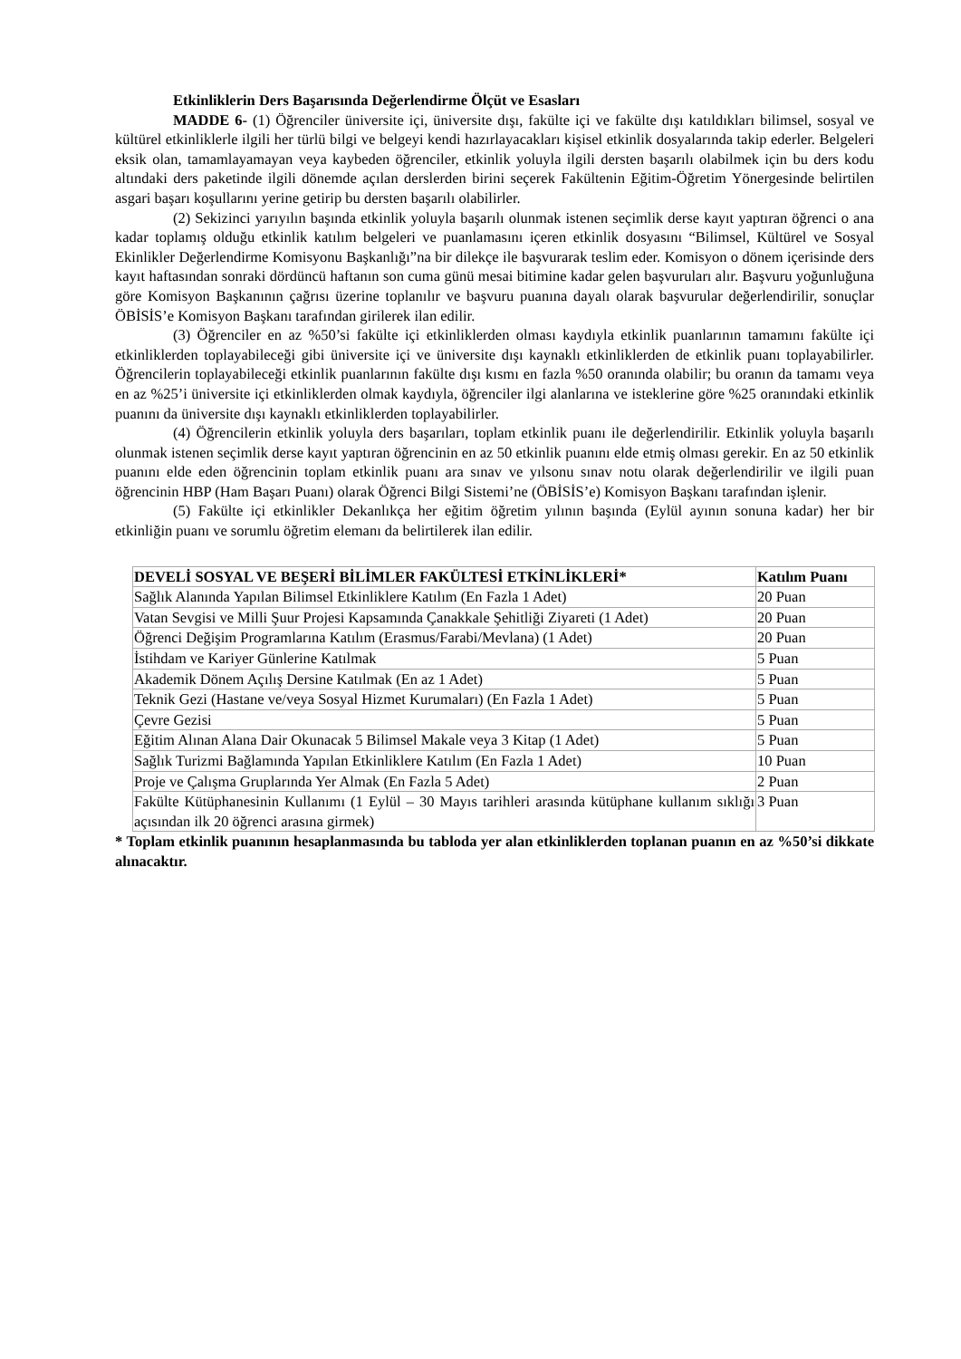Etkinliklerin Ders Başarısında Değerlendirme Ölçüt ve Esasları
MADDE 6- (1) Öğrenciler üniversite içi, üniversite dışı, fakülte içi ve fakülte dışı katıldıkları bilimsel, sosyal ve kültürel etkinliklerle ilgili her türlü bilgi ve belgeyi kendi hazırlayacakları kişisel etkinlik dosyalarında takip ederler. Belgeleri eksik olan, tamamlayamayan veya kaybeden öğrenciler, etkinlik yoluyla ilgili dersten başarılı olabilmek için bu ders kodu altındaki ders paketinde ilgili dönemde açılan derslerden birini seçerek Fakültenin Eğitim-Öğretim Yönergesinde belirtilen asgari başarı koşullarını yerine getirip bu dersten başarılı olabilirler.
(2) Sekizinci yarıyılın başında etkinlik yoluyla başarılı olunmak istenen seçimlik derse kayıt yaptıran öğrenci o ana kadar toplamış olduğu etkinlik katılım belgeleri ve puanlamasını içeren etkinlik dosyasını “Bilimsel, Kültürel ve Sosyal Ekinlikler Değerlendirme Komisyonu Başkanlığı”na bir dilekçe ile başvurarak teslim eder. Komisyon o dönem içerisinde ders kayıt haftasından sonraki dördüncü haftanın son cuma günü mesai bitimine kadar gelen başvuruları alır. Başvuru yoğunluğuna göre Komisyon Başkanının çağrısı üzerine toplanılır ve başvuru puanına dayalı olarak başvurular değerlendirilir, sonuçlar ÖBİSİS’e Komisyon Başkanı tarafından girilerek ilan edilir.
(3) Öğrenciler en az %50’si fakülte içi etkinliklerden olması kaydıyla etkinlik puanlarının tamamını fakülte içi etkinliklerden toplayabileceği gibi üniversite içi ve üniversite dışı kaynaklı etkinliklerden de etkinlik puanı toplayabilirler. Öğrencilerin toplayabileceği etkinlik puanlarının fakülte dışı kısmı en fazla %50 oranında olabilir; bu oranın da tamamı veya en az %25’i üniversite içi etkinliklerden olmak kaydıyla, öğrenciler ilgi alanlarına ve isteklerine göre %25 oranındaki etkinlik puanını da üniversite dışı kaynaklı etkinliklerden toplayabilirler.
(4) Öğrencilerin etkinlik yoluyla ders başarıları, toplam etkinlik puanı ile değerlendirilir. Etkinlik yoluyla başarılı olunmak istenen seçimlik derse kayıt yaptıran öğrencinin en az 50 etkinlik puanını elde etmiş olması gerekir. En az 50 etkinlik puanını elde eden öğrencinin toplam etkinlik puanı ara sınav ve yılsonu sınav notu olarak değerlendirilir ve ilgili puan öğrencinin HBP (Ham Başarı Puanı) olarak Öğrenci Bilgi Sistemi’ne (ÖBİSİS’e) Komisyon Başkanı tarafından işlenir.
(5) Fakülte içi etkinlikler Dekanlıkça her eğitim öğretim yılının başında (Eylül ayının sonuna kadar) her bir etkinliğin puanı ve sorumlu öğretim elemanı da belirtilerek ilan edilir.
| DEVELİ SOSYAL VE BEŞERİ BİLİMLER FAKÜLTESİ ETKİNLİKLERİ* | Katılım Puanı |
| --- | --- |
| Sağlık Alanında Yapılan Bilimsel Etkinliklere Katılım (En Fazla 1 Adet) | 20 Puan |
| Vatan Sevgisi ve Milli Şuur Projesi Kapsamında Çanakkale Şehitliği Ziyareti (1 Adet) | 20 Puan |
| Öğrenci Değişim Programlarına Katılım (Erasmus/Farabi/Mevlana) (1 Adet) | 20 Puan |
| İstihdam ve Kariyer Günlerine Katılmak | 5 Puan |
| Akademik Dönem Açılış Dersine Katılmak (En az 1 Adet) | 5 Puan |
| Teknik Gezi (Hastane ve/veya Sosyal Hizmet Kurumaları) (En Fazla 1 Adet) | 5 Puan |
| Çevre Gezisi | 5 Puan |
| Eğitim Alınan Alana Dair Okunacak 5 Bilimsel Makale veya 3 Kitap (1 Adet) | 5 Puan |
| Sağlık Turizmi Bağlamında Yapılan Etkinliklere Katılım (En Fazla 1 Adet) | 10 Puan |
| Proje ve Çalışma Gruplarında Yer Almak (En Fazla 5 Adet) | 2 Puan |
| Fakülte Kütüphanesinin Kullanımı (1 Eylül – 30 Mayıs tarihleri arasında kütüphane kullanım sıklığı açısından ilk 20 öğrenci arasına girmek) | 3 Puan |
* Toplam etkinlik puanının hesaplanmasında bu tabloda yer alan etkinliklerden toplanan puanın en az %50’si dikkate alınacaktır.